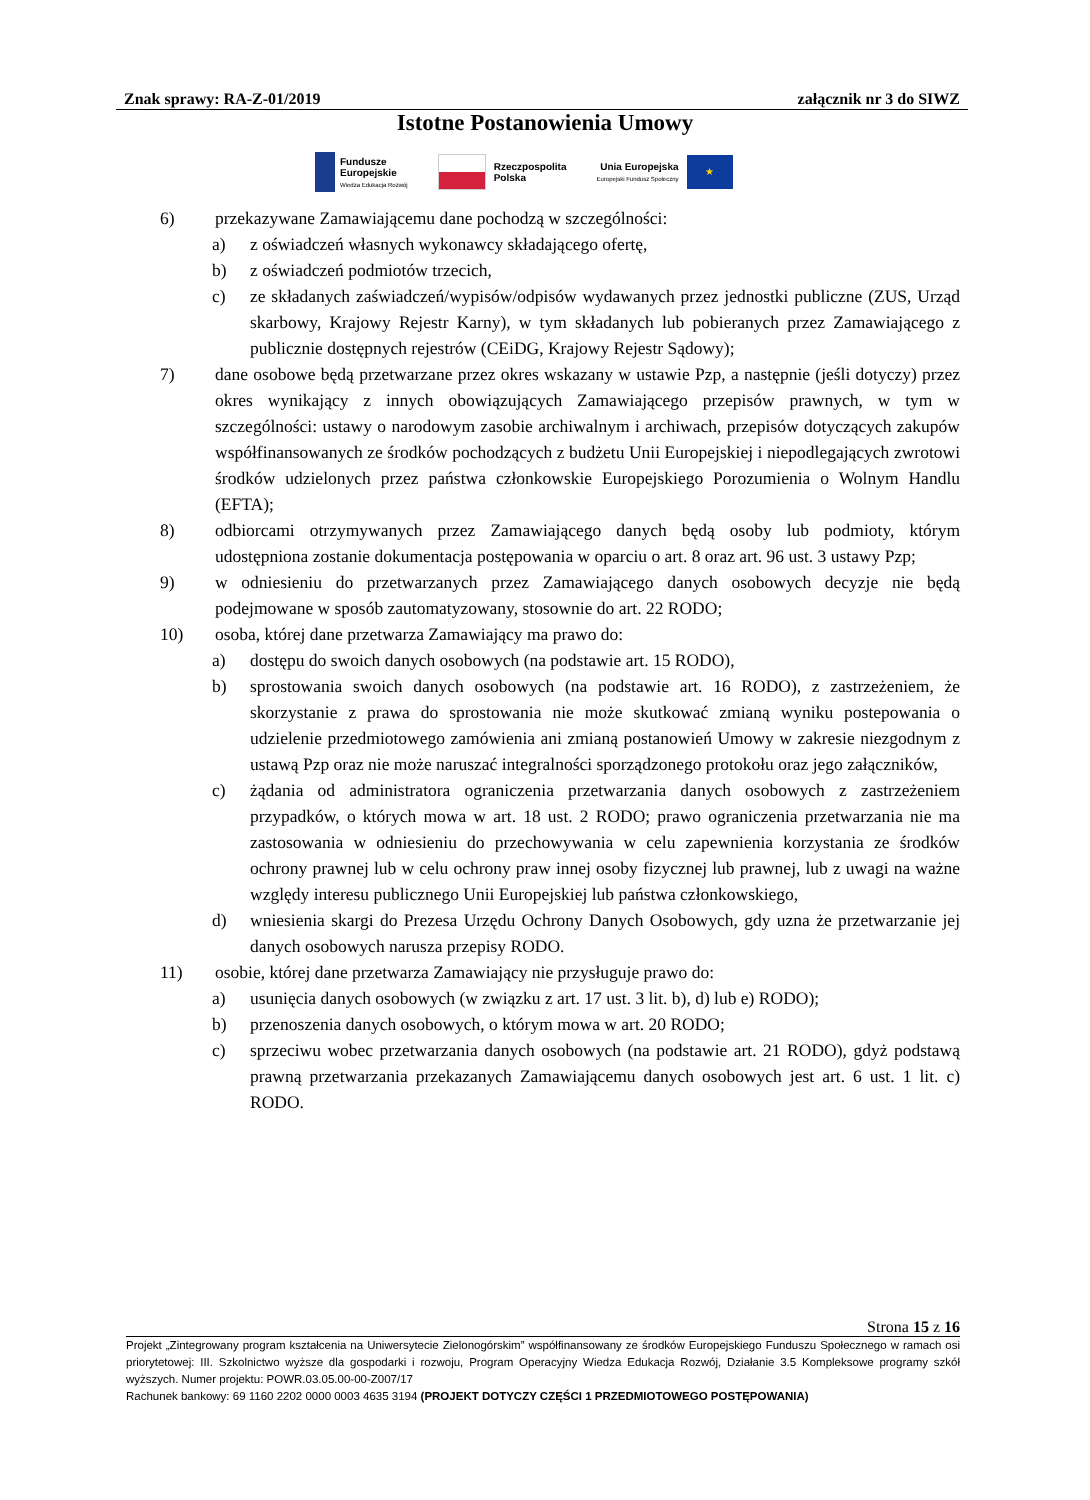Znak sprawy: RA-Z-01/2019 załącznik nr 3 do SIWZ
Istotne Postanowienia Umowy
Fundusze
Europejskie
Wiedza Edukacja Rozwój
Rzeczpospolita
Polska
Unia Europejska
Europejski Fundusz Społeczny
★
6) przekazywane Zamawiającemu dane pochodzą w szczególności:
a) z oświadczeń własnych wykonawcy składającego ofertę,
b) z oświadczeń podmiotów trzecich,
c) ze składanych zaświadczeń/wypisów/odpisów wydawanych przez jednostki publiczne (ZUS, Urząd skarbowy, Krajowy Rejestr Karny), w tym składanych lub pobieranych przez Zamawiającego z publicznie dostępnych rejestrów (CEiDG, Krajowy Rejestr Sądowy);
7) dane osobowe będą przetwarzane przez okres wskazany w ustawie Pzp, a następnie (jeśli dotyczy) przez okres wynikający z innych obowiązujących Zamawiającego przepisów prawnych, w tym w szczególności: ustawy o narodowym zasobie archiwalnym i archiwach, przepisów dotyczących zakupów współfinansowanych ze środków pochodzących z budżetu Unii Europejskiej i niepodlegających zwrotowi środków udzielonych przez państwa członkowskie Europejskiego Porozumienia o Wolnym Handlu (EFTA);
8) odbiorcami otrzymywanych przez Zamawiającego danych będą osoby lub podmioty, którym udostępniona zostanie dokumentacja postępowania w oparciu o art. 8 oraz art. 96 ust. 3 ustawy Pzp;
9) w odniesieniu do przetwarzanych przez Zamawiającego danych osobowych decyzje nie będą podejmowane w sposób zautomatyzowany, stosownie do art. 22 RODO;
10) osoba, której dane przetwarza Zamawiający ma prawo do:
a) dostępu do swoich danych osobowych (na podstawie art. 15 RODO),
b) sprostowania swoich danych osobowych (na podstawie art. 16 RODO), z zastrzeżeniem, że skorzystanie z prawa do sprostowania nie może skutkować zmianą wyniku postepowania o udzielenie przedmiotowego zamówienia ani zmianą postanowień Umowy w zakresie niezgodnym z ustawą Pzp oraz nie może naruszać integralności sporządzonego protokołu oraz jego załączników,
c) żądania od administratora ograniczenia przetwarzania danych osobowych z zastrzeżeniem przypadków, o których mowa w art. 18 ust. 2 RODO; prawo ograniczenia przetwarzania nie ma zastosowania w odniesieniu do przechowywania w celu zapewnienia korzystania ze środków ochrony prawnej lub w celu ochrony praw innej osoby fizycznej lub prawnej, lub z uwagi na ważne względy interesu publicznego Unii Europejskiej lub państwa członkowskiego,
d) wniesienia skargi do Prezesa Urzędu Ochrony Danych Osobowych, gdy uzna że przetwarzanie jej danych osobowych narusza przepisy RODO.
11) osobie, której dane przetwarza Zamawiający nie przysługuje prawo do:
a) usunięcia danych osobowych (w związku z art. 17 ust. 3 lit. b), d) lub e) RODO);
b) przenoszenia danych osobowych, o którym mowa w art. 20 RODO;
c) sprzeciwu wobec przetwarzania danych osobowych (na podstawie art. 21 RODO), gdyż podstawą prawną przetwarzania przekazanych Zamawiającemu danych osobowych jest art. 6 ust. 1 lit. c) RODO.
Strona 15 z 16
Projekt „Zintegrowany program kształcenia na Uniwersytecie Zielonogórskim” współfinansowany ze środków Europejskiego Funduszu Społecznego w ramach osi priorytetowej: III. Szkolnictwo wyższe dla gospodarki i rozwoju, Program Operacyjny Wiedza Edukacja Rozwój, Działanie 3.5 Kompleksowe programy szkół wyższych. Numer projektu: POWR.03.05.00-00-Z007/17
Rachunek bankowy: 69 1160 2202 0000 0003 4635 3194 (PROJEKT DOTYCZY CZĘŚCI 1 PRZEDMIOTOWEGO POSTĘPOWANIA)